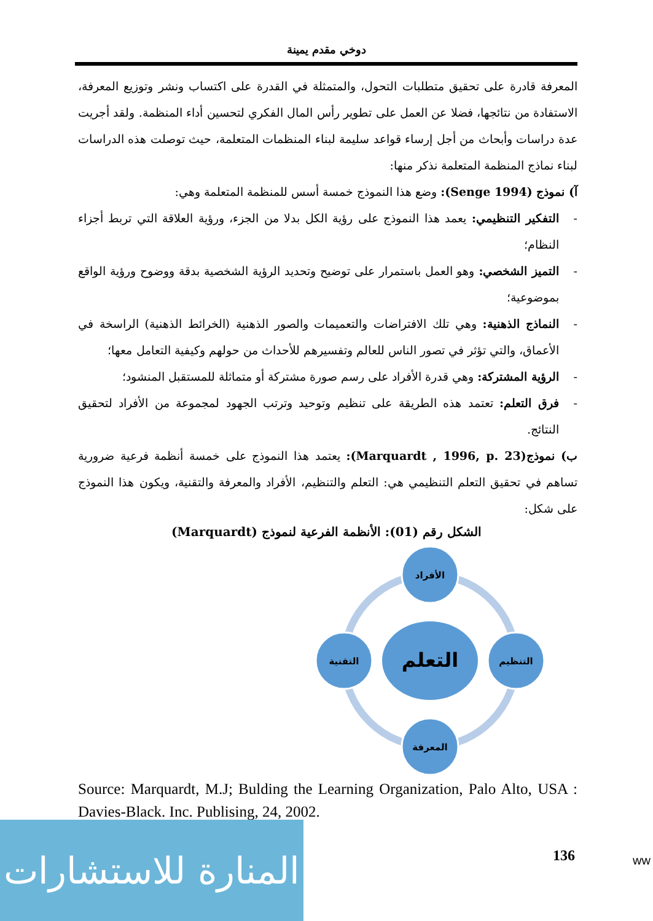دوخي مقدم يمينة
المعرفة قادرة على تحقيق متطلبات التحول، والمتمثلة في القدرة على اكتساب ونشر وتوزيع المعرفة، الاستفادة من نتائجها، فضلا عن العمل على تطوير رأس المال الفكري لتحسين أداء المنظمة. ولقد أجريت عدة دراسات وأبحاث من أجل إرساء قواعد سليمة لبناء المنظمات المتعلمة، حيث توصلت هذه الدراسات لبناء نماذج المنظمة المتعلمة نذكر منها:
آ) نموذج (Senge 1994): وضع هذا النموذج خمسة أسس للمنظمة المتعلمة وهي:
- التفكير التنظيمي: يعمد هذا النموذج على رؤية الكل بدلا من الجزء، ورؤية العلاقة التي تربط أجزاء النظام؛
- التميز الشخصي: وهو العمل باستمرار على توضيح وتحديد الرؤية الشخصية بدقة ووضوح ورؤية الواقع بموضوعية؛
- النماذج الذهنية: وهي تلك الافتراضات والتعميمات والصور الذهنية (الخرائط الذهنية) الراسخة في الأعماق، والتي تؤثر في تصور الناس للعالم وتفسيرهم للأحداث من حولهم وكيفية التعامل معها؛
- الرؤية المشتركة: وهي قدرة الأفراد على رسم صورة مشتركة أو متماثلة للمستقبل المنشود؛
- فرق التعلم: تعتمد هذه الطريقة على تنظيم وتوحيد وترتب الجهود لمجموعة من الأفراد لتحقيق النتائج.
ب) نموذج(Marquardt , 1996, p. 23): يعتمد هذا النموذج على خمسة أنظمة فرعية ضرورية تساهم في تحقيق التعلم التنظيمي هي: التعلم والتنظيم، الأفراد والمعرفة والتقنية، ويكون هذا النموذج على شكل:
الشكل رقم (01): الأنظمة الفرعية لنموذج (Marquardt)
التعلم
الأفراد
التنظيم
المعرفة
التقنية
Source: Marquardt, M.J; Bulding the Learning Organization, Palo Alto, USA : Davies-Black. Inc. Publising, 24, 2002.
136
المنارة للاستشارات
ww